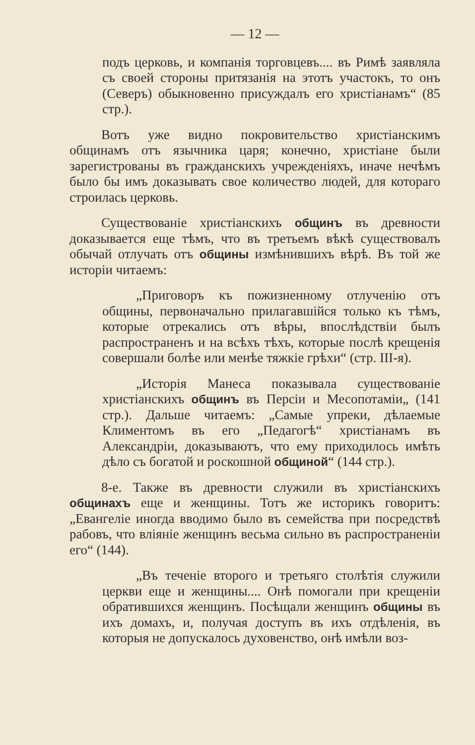— 12 —
подъ церковь, и компанія торговцевъ.... въ Римѣ заявляла съ своей стороны притязанія на этотъ участокъ, то онъ (Северъ) обыкновенно присуждалъ его христіанамъ“ (85 стр.).
Вотъ уже видно покровительство христіанскимъ общинамъ отъ язычника царя; конечно, христіане были зарегистрованы въ гражданскихъ учрежденіяхъ, иначе нечѣмъ было бы имъ доказывать свое количество людей, для котораго строилась церковь.
Существованіе христіанскихъ общинъ въ древности доказывается еще тѣмъ, что въ третьемъ вѣкѣ существовалъ обычай отлучать отъ общины измѣнившихъ вѣрѣ. Въ той же исторіи читаемъ:
„Приговоръ къ пожизненному отлученію отъ общины, первоначально прилагавшійся только къ тѣмъ, которые отрекались отъ вѣры, впослѣдствіи былъ распространенъ и на всѣхъ тѣхъ, которые послѣ крещенія совершали болѣе или менѣе тяжкіе грѣхи“ (стр. III-я).
„Исторія Манеса показывала существованіе христіанскихъ общинъ въ Персіи и Месопотаміи„ (141 стр.). Дальше читаемъ: „Самые упреки, дѣлаемые Климентомъ въ его „Педагогѣ“ христіанамъ въ Александріи, доказываютъ, что ему приходилось имѣть дѣло съ богатой и роскошной общиной“ (144 стр.).
8-е. Также въ древности служили въ христіанскихъ общинахъ еще и женщины. Тотъ же историкъ говоритъ: „Евангеліе иногда вводимо было въ семейства при посредствѣ рабовъ, что вліяніе женщинъ весьма сильно въ распространеніи его“ (144).
„Въ теченіе второго и третьяго столѣтія служили церкви еще и женщины.... Онѣ помогали при крещеніи обратившихся женщинъ. Посѣщали женщинъ общины въ ихъ домахъ, и, получая доступъ въ ихъ отдѣленія, въ которыя не допускалось духовенство, онѣ имѣли воз-